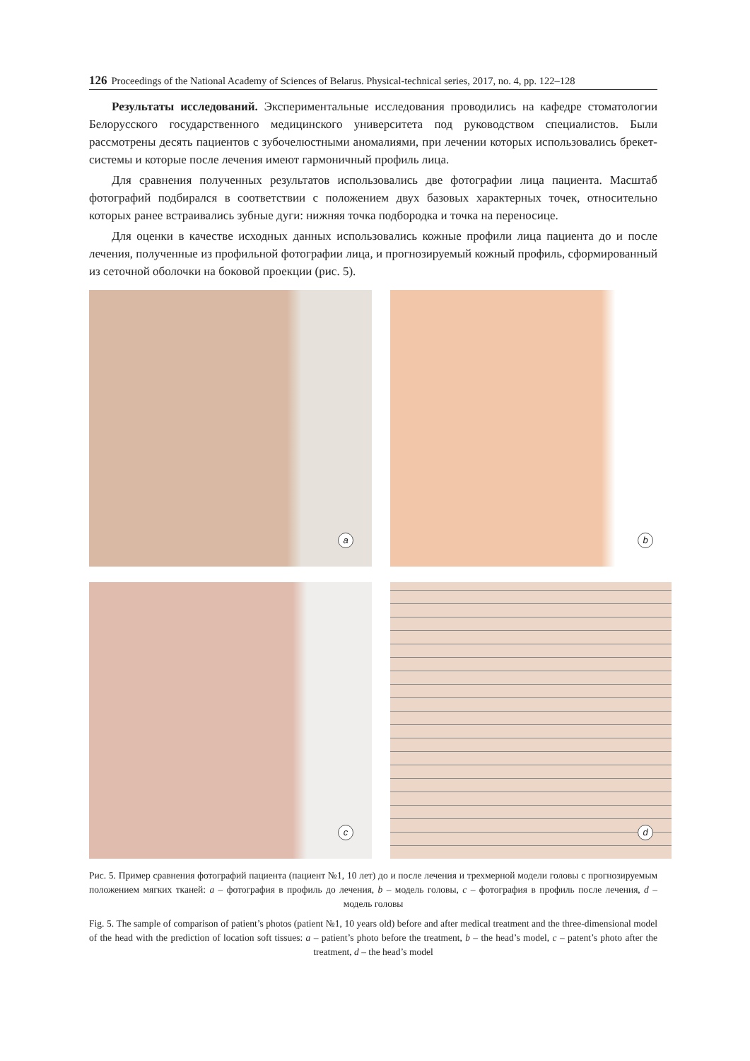126 Proceedings of the National Academy of Sciences of Belarus. Physical-technical series, 2017, no. 4, pp. 122–128
Результаты исследований. Экспериментальные исследования проводились на кафедре стоматологии Белорусского государственного медицинского университета под руководством специалистов. Были рассмотрены десять пациентов с зубочелюстными аномалиями, при лечении которых использовались брекет-системы и которые после лечения имеют гармоничный профиль лица.
Для сравнения полученных результатов использовались две фотографии лица пациента. Масштаб фотографий подбирался в соответствии с положением двух базовых характерных точек, относительно которых ранее встраивались зубные дуги: нижняя точка подбородка и точка на переносице.
Для оценки в качестве исходных данных использовались кожные профили лица пациента до и после лечения, полученные из профильной фотографии лица, и прогнозируемый кожный профиль, сформированный из сеточной оболочки на боковой проекции (рис. 5).
a
b
c
d
Рис. 5. Пример сравнения фотографий пациента (пациент №1, 10 лет) до и после лечения и трехмерной модели головы с прогнозируемым положением мягких тканей: a – фотография в профиль до лечения, b – модель головы, c – фотография в профиль после лечения, d – модель головы
Fig. 5. The sample of comparison of patient’s photos (patient №1, 10 years old) before and after medical treatment and the three-dimensional model of the head with the prediction of location soft tissues: a – patient’s photo before the treatment, b – the head’s model, c – patent’s photo after the treatment, d – the head’s model